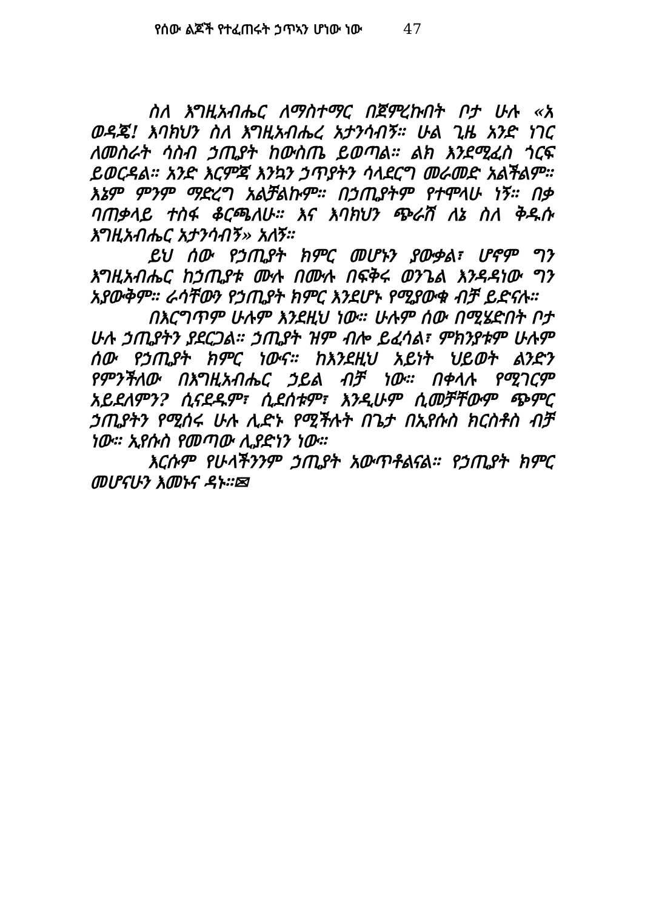የሰው ልጆች የተፈጠሩት ኃጥኣን ሆነው ነው 47
ስለ እግዚአብሔር ለማስተማር በጀምረኩበት ቦታ ሁሉ «አ ወዳጄ! እባክህን ስለ እግዚአብሔረ አታንሳብኝ። ሁል ጊዜ አንድ ነገር ለመስራት ሳስብ ኃጢያት ከውስጤ ይወጣል። ልክ እንደሚፈስ ጎርፍ ይወርዳል። አንድ እርምጃ እንኳን ኃጥያትን ሳላደርግ መራመድ አልችልም። እኔም ምንም ማድረግ አልቻልኩም። በኃጢያትም የተሞላሁ ነኝ። በቃ ባጠቃላይ ተስፋ ቆርጫለሁ። እና እባክህን ጭራሽ ለኔ ስለ ቅዱሱ እግዚአብሔር አታንሳብኝ» አለኝ።
ይህ ሰው የኃጢያት ክምር መሆኑን ያውቃል፣ ሆኖም ግን እግዚአብሔር ከኃጢያቱ ሙሉ በሙሉ በፍቅሩ ወንጌል እንዳዳነው ግን አያውቅም። ራሳቸውን የኃጢያት ክምር እንደሆኑ የሚያውቁ ብቻ ይድናሉ።
በእርግጥም ሁሉም እንደዚህ ነው። ሁሉም ሰው በሚሄድበት ቦታ ሁሉ ኃጢያትን ያደርጋል። ኃጢያት ዝም ብሎ ይፈሳል፣ ምክንያቱም ሁሉም ሰው የኃጢያት ክምር ነውና። ከእንደዚህ አይነት ህይወት ልንድን የምንችለው በእግዚአብሔር ኃይል ብቻ ነው። በቀላሉ የሚገርም አይደለምን? ሲናደዱም፣ ሲደሰቱም፣ እንዲሁም ሲመቻቸውም ጭምር ኃጢያትን የሚሰሩ ሁሉ ሊድኑ የሚችሉት በጌታ በኢየሱስ ክርስቶስ ብቻ ነው። ኢየሱስ የመጣው ሊያድነን ነው።
እርሱም የሁላችንንም ኃጢያት አውጥቶልናል። የኃጢያት ክምር መሆናሁን እመኑና ዳኑ።✉